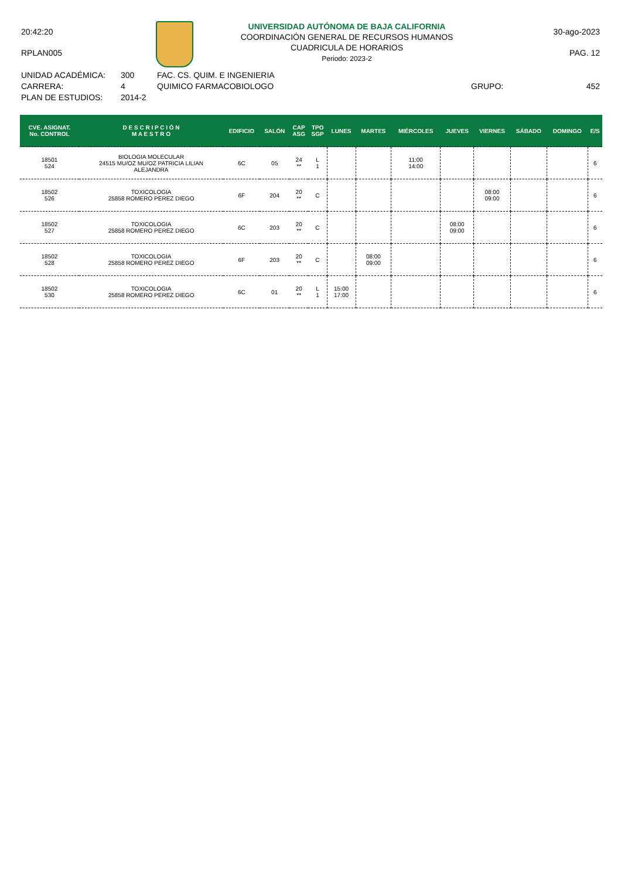20:42:20
RPLAN005
UNIVERSIDAD AUTÓNOMA DE BAJA CALIFORNIA
COORDINACIÓN GENERAL DE RECURSOS HUMANOS
CUADRICULA DE HORARIOS
Periodo: 2023-2
30-ago-2023
PAG. 12
UNIDAD ACADÉMICA:
CARRERA:
PLAN DE ESTUDIOS:
300
4
2014-2
FAC. CS. QUIM. E INGENIERIA
QUIMICO FARMACOBIOLOGO
GRUPO: 452
| CVE. ASIGNAT. No. CONTROL | D E S C R I P C I Ó N M A E S T R O | EDIFICIO | SALÓN | CAP ASG | TPO SGP | LUNES | MARTES | MIÉRCOLES | JUEVES | VIERNES | SÁBADO | DOMINGO | E/S |
| --- | --- | --- | --- | --- | --- | --- | --- | --- | --- | --- | --- | --- | --- |
| 18501 524 | BIOLOGIA MOLECULAR 24515 MU/OZ MU/OZ PATRICIA LILIAN ALEJANDRA | 6C | 05 | 24 ** | L 1 | | | 11:00 14:00 | | | | | 6 |
| 18502 526 | TOXICOLOGIA 25858 ROMERO PEREZ DIEGO | 6F | 204 | 20 ** | C | | | | | 08:00 09:00 | | | 6 |
| 18502 527 | TOXICOLOGIA 25858 ROMERO PEREZ DIEGO | 6C | 203 | 20 ** | C | | | | 08:00 09:00 | | | | 6 |
| 18502 528 | TOXICOLOGIA 25858 ROMERO PEREZ DIEGO | 6F | 203 | 20 ** | C | | 08:00 09:00 | | | | | | 6 |
| 18502 530 | TOXICOLOGIA 25858 ROMERO PEREZ DIEGO | 6C | 01 | 20 ** | L 1 | 15:00 17:00 | | | | | | | 6 |